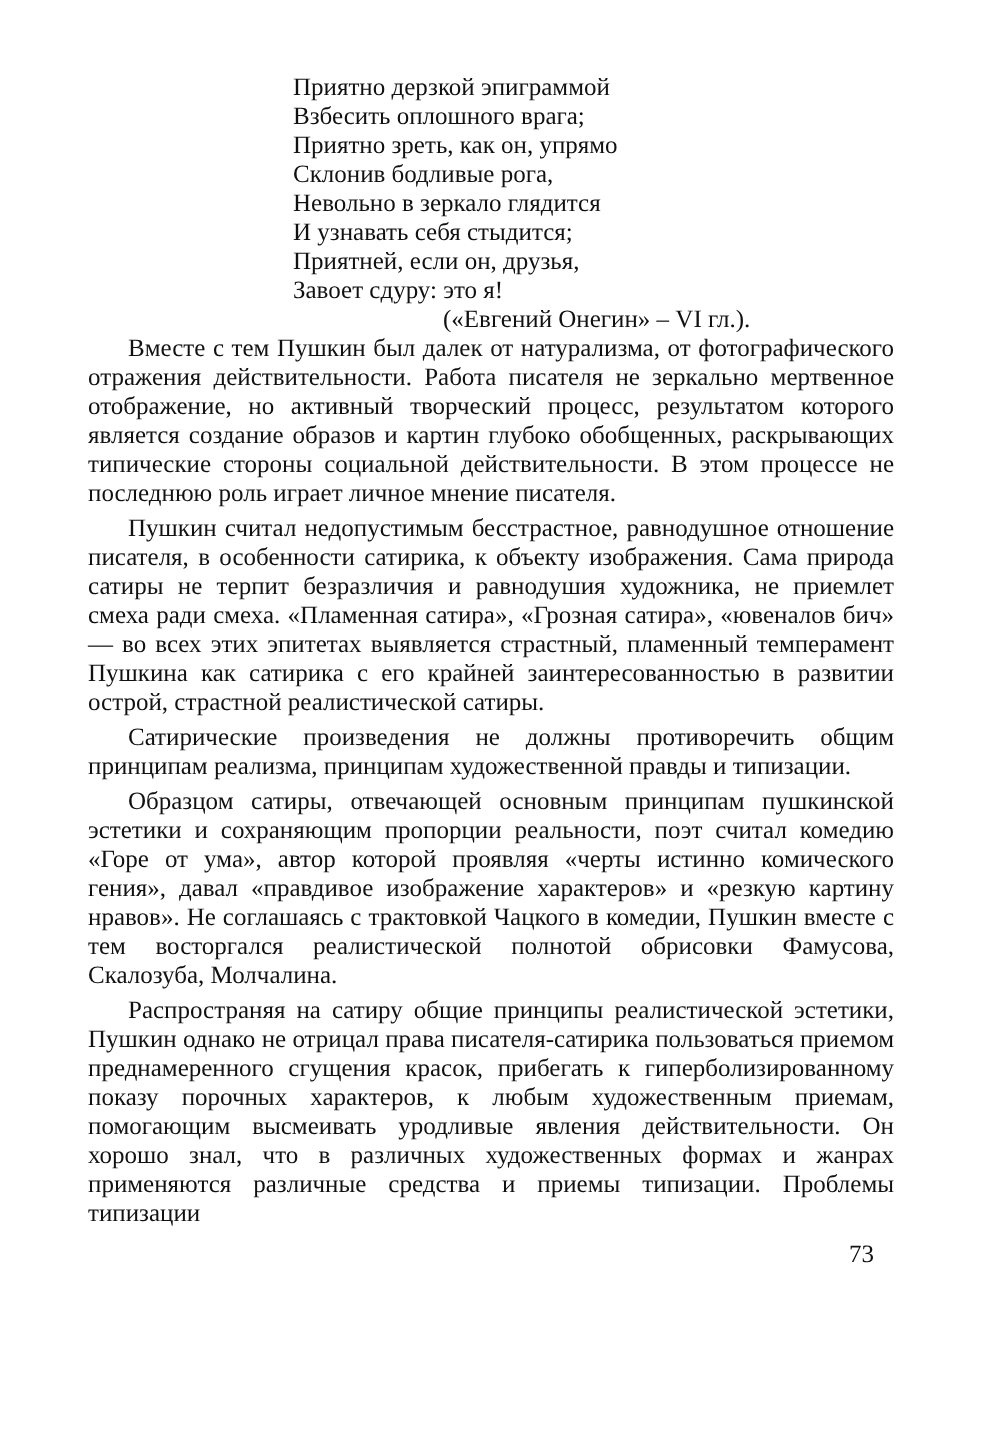Приятно дерзкой эпиграммой
Взбесить оплошного врага;
Приятно зреть, как он, упрямо
Склонив бодливые рога,
Невольно в зеркало глядится
И узнавать себя стыдится;
Приятней, если он, друзья,
Завоет сдуру: это я!
(«Евгений Онегин» – VI гл.).
Вместе с тем Пушкин был далек от натурализма, от фотографического отражения действительности. Работа писателя не зеркально мертвенное отображение, но активный творческий процесс, результатом которого является создание образов и картин глубоко обобщенных, раскрывающих типические стороны социальной действительности. В этом процессе не последнюю роль играет личное мнение писателя.
Пушкин считал недопустимым бесстрастное, равнодушное отношение писателя, в особенности сатирика, к объекту изображения. Сама природа сатиры не терпит безразличия и равнодушия художника, не приемлет смеха ради смеха. «Пламенная сатира», «Грозная сатира», «ювеналов бич» — во всех этих эпитетах выявляется страстный, пламенный темперамент Пушкина как сатирика с его крайней заинтересованностью в развитии острой, страстной реалистической сатиры.
Сатирические произведения не должны противоречить общим принципам реализма, принципам художественной правды и типизации.
Образцом сатиры, отвечающей основным принципам пушкинской эстетики и сохраняющим пропорции реальности, поэт считал комедию «Горе от ума», автор которой проявляя «черты истинно комического гения», давал «правдивое изображение характеров» и «резкую картину нравов». Не соглашаясь с трактовкой Чацкого в комедии, Пушкин вместе с тем восторгался реалистической полнотой обрисовки Фамусова, Скалозуба, Молчалина.
Распространяя на сатиру общие принципы реалистической эстетики, Пушкин однако не отрицал права писателя-сатирика пользоваться приемом преднамеренного сгущения красок, прибегать к гиперболизированному показу порочных характеров, к любым художественным приемам, помогающим высмеивать уродливые явления действительности. Он хорошо знал, что в различных художественных формах и жанрах применяются различные средства и приемы типизации. Проблемы типизации
73